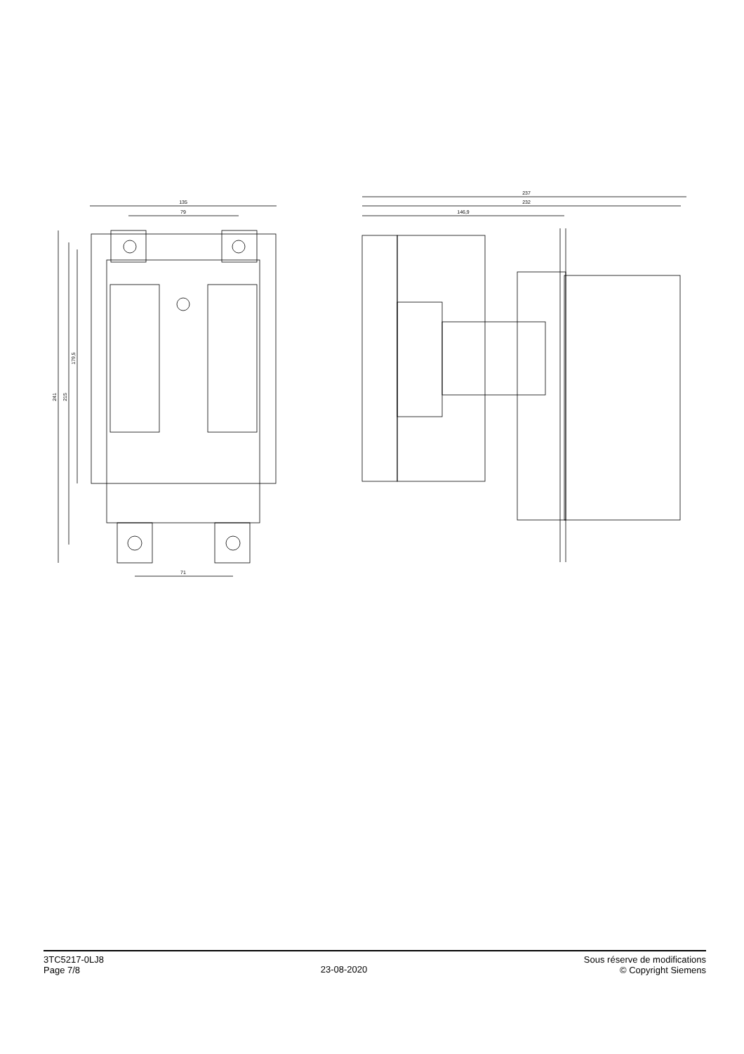135
79
71
237
232
146,9
241
215
179,5
3TC5217-0LJ8
Page 7/8
23-08-2020
Sous réserve de modifications
© Copyright Siemens